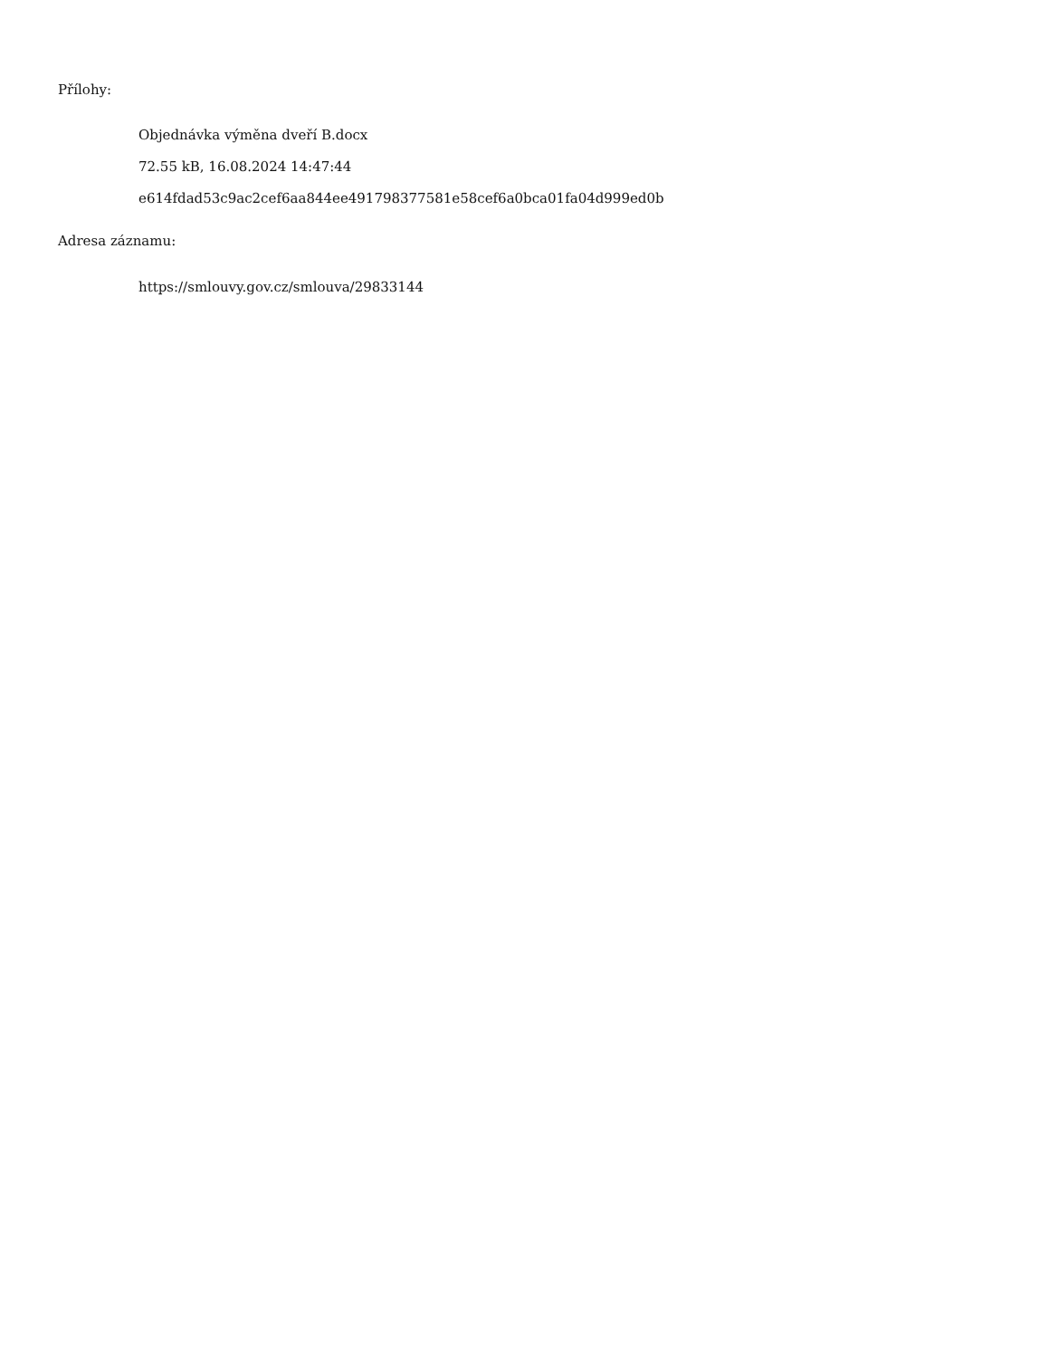Přílohy:
Objednávka výměna dveří B.docx
72.55 kB, 16.08.2024 14:47:44
e614fdad53c9ac2cef6aa844ee491798377581e58cef6a0bca01fa04d999ed0b
Adresa záznamu:
https://smlouvy.gov.cz/smlouva/29833144